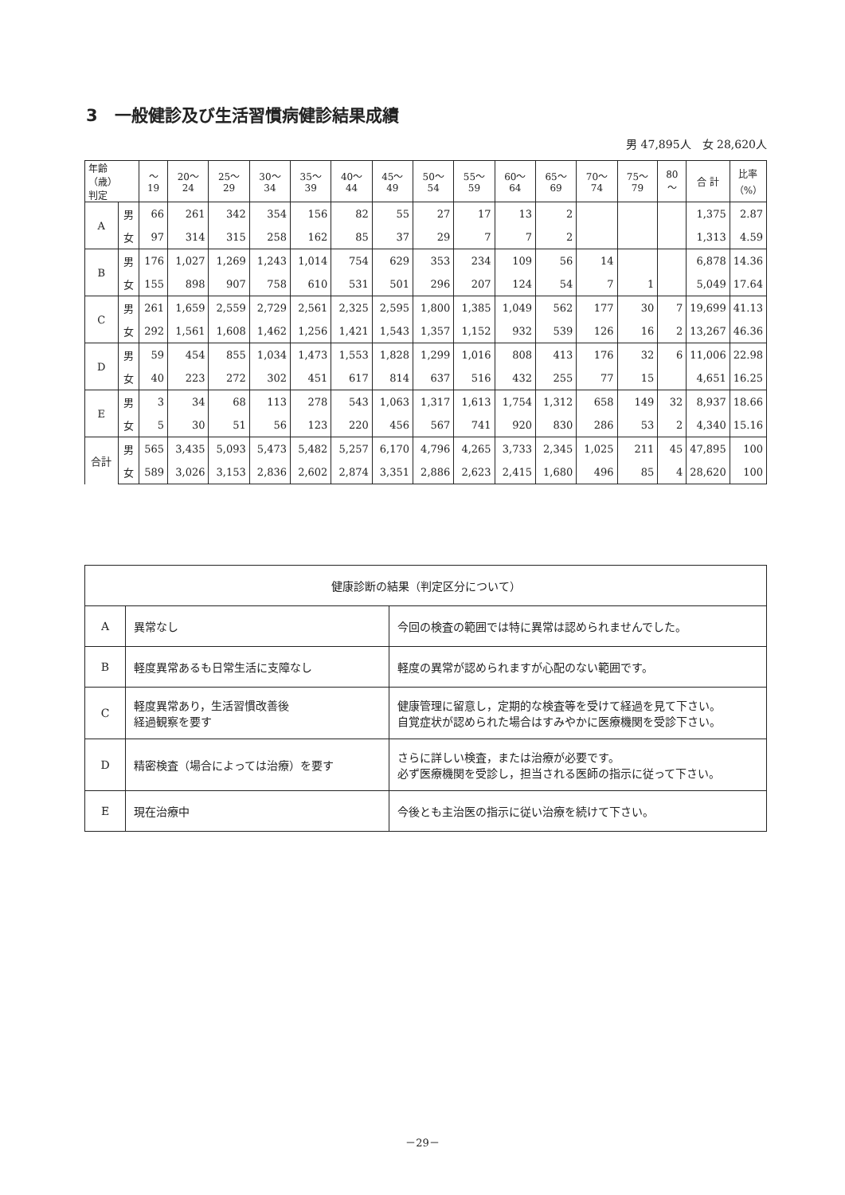3　一般健診及び生活習慣病健診結果成績
男 47,895人　女 28,620人
| 年齢（歳） 判定 | | ～19 | 20～24 | 25～29 | 30～34 | 35～39 | 40～44 | 45～49 | 50～54 | 55～59 | 60～64 | 65～69 | 70～74 | 75～79 | 80～ | 合 計 | 比率 （%） |
| --- | --- | --- | --- | --- | --- | --- | --- | --- | --- | --- | --- | --- | --- | --- | --- | --- | --- |
| A | 男 | 66 | 261 | 342 | 354 | 156 | 82 | 55 | 27 | 17 | 13 | 2 | | | | 1,375 | 2.87 |
| | 女 | 97 | 314 | 315 | 258 | 162 | 85 | 37 | 29 | 7 | 7 | 2 | | | | 1,313 | 4.59 |
| B | 男 | 176 | 1,027 | 1,269 | 1,243 | 1,014 | 754 | 629 | 353 | 234 | 109 | 56 | 14 | | | 6,878 | 14.36 |
| | 女 | 155 | 898 | 907 | 758 | 610 | 531 | 501 | 296 | 207 | 124 | 54 | 7 | 1 | | 5,049 | 17.64 |
| C | 男 | 261 | 1,659 | 2,559 | 2,729 | 2,561 | 2,325 | 2,595 | 1,800 | 1,385 | 1,049 | 562 | 177 | 30 | 7 | 19,699 | 41.13 |
| | 女 | 292 | 1,561 | 1,608 | 1,462 | 1,256 | 1,421 | 1,543 | 1,357 | 1,152 | 932 | 539 | 126 | 16 | 2 | 13,267 | 46.36 |
| D | 男 | 59 | 454 | 855 | 1,034 | 1,473 | 1,553 | 1,828 | 1,299 | 1,016 | 808 | 413 | 176 | 32 | 6 | 11,006 | 22.98 |
| | 女 | 40 | 223 | 272 | 302 | 451 | 617 | 814 | 637 | 516 | 432 | 255 | 77 | 15 | | 4,651 | 16.25 |
| E | 男 | 3 | 34 | 68 | 113 | 278 | 543 | 1,063 | 1,317 | 1,613 | 1,754 | 1,312 | 658 | 149 | 32 | 8,937 | 18.66 |
| | 女 | 5 | 30 | 51 | 56 | 123 | 220 | 456 | 567 | 741 | 920 | 830 | 286 | 53 | 2 | 4,340 | 15.16 |
| 合計 | 男 | 565 | 3,435 | 5,093 | 5,473 | 5,482 | 5,257 | 6,170 | 4,796 | 4,265 | 3,733 | 2,345 | 1,025 | 211 | 45 | 47,895 | 100 |
| | 女 | 589 | 3,026 | 3,153 | 2,836 | 2,602 | 2,874 | 3,351 | 2,886 | 2,623 | 2,415 | 1,680 | 496 | 85 | 4 | 28,620 | 100 |
| 健康診断の結果（判定区分について） | | |
| A | 異常なし | 今回の検査の範囲では特に異常は認められませんでした。 |
| B | 軽度異常あるも日常生活に支障なし | 軽度の異常が認められますが心配のない範囲です。 |
| C | 軽度異常あり，生活習慣改善後 経過観察を要す | 健康管理に留意し，定期的な検査等を受けて経過を見て下さい。 自覚症状が認められた場合はすみやかに医療機関を受診下さい。 |
| D | 精密検査（場合によっては治療）を要す | さらに詳しい検査，または治療が必要です。 必ず医療機関を受診し，担当される医師の指示に従って下さい。 |
| E | 現在治療中 | 今後とも主治医の指示に従い治療を続けて下さい。 |
－29－